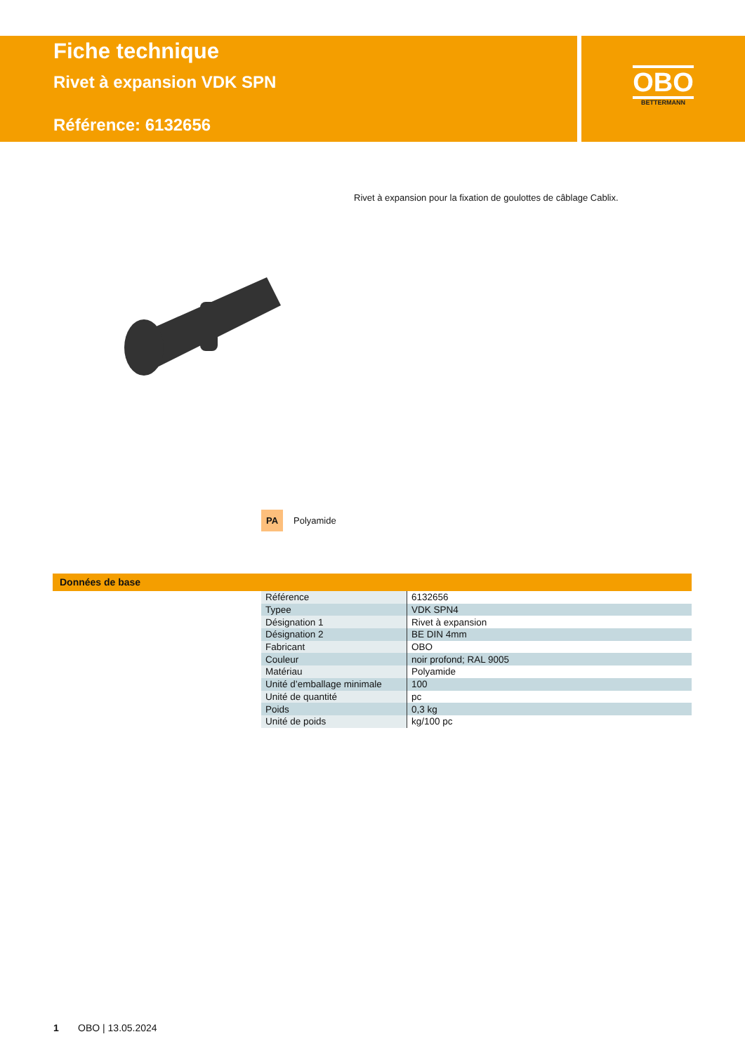Fiche technique
Rivet à expansion VDK SPN
Référence: 6132656
OBO
BETTERMANN
Rivet à expansion pour la fixation de goulottes de câblage Cablix.
PA Polyamide
Données de base
| Référence | 6132656 |
| Typee | VDK SPN4 |
| Désignation 1 | Rivet à expansion |
| Désignation 2 | BE DIN 4mm |
| Fabricant | OBO |
| Couleur | noir profond; RAL 9005 |
| Matériau | Polyamide |
| Unité d’emballage minimale | 100 |
| Unité de quantité | pc |
| Poids | 0,3 kg |
| Unité de poids | kg/100 pc |
1 OBO | 13.05.2024